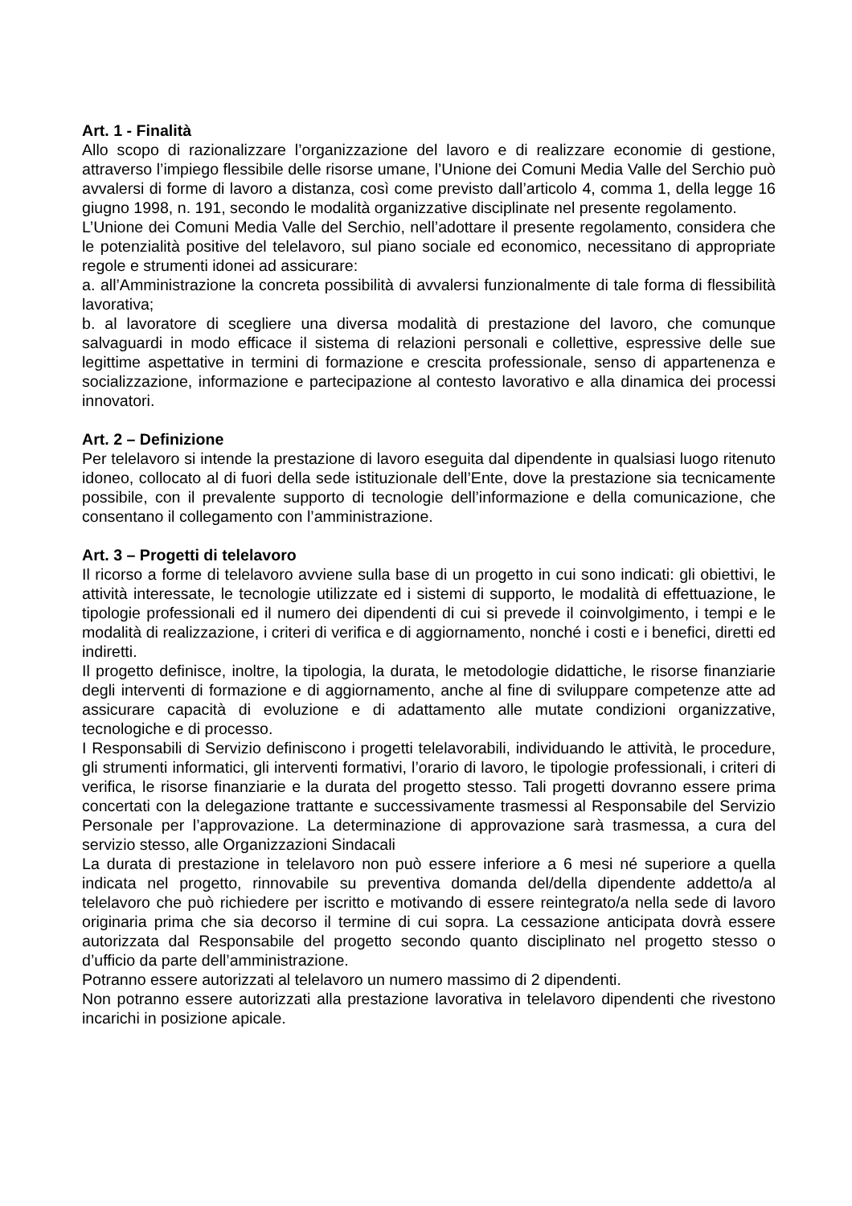Art. 1 - Finalità
Allo scopo di razionalizzare l’organizzazione del lavoro e di realizzare economie di gestione, attraverso l’impiego flessibile delle risorse umane, l’Unione dei Comuni Media Valle del Serchio può avvalersi di forme di lavoro a distanza, così come previsto dall’articolo 4, comma 1, della legge 16 giugno 1998, n. 191, secondo le modalità organizzative disciplinate nel presente regolamento.
L’Unione dei Comuni Media Valle del Serchio, nell’adottare il presente regolamento, considera che le potenzialità positive del telelavoro, sul piano sociale ed economico, necessitano di appropriate regole e strumenti idonei ad assicurare:
a. all’Amministrazione la concreta possibilità di avvalersi funzionalmente di tale forma di flessibilità lavorativa;
b. al lavoratore di scegliere una diversa modalità di prestazione del lavoro, che comunque salvaguardi in modo efficace il sistema di relazioni personali e collettive, espressive delle sue legittime aspettative in termini di formazione e crescita professionale, senso di appartenenza e socializzazione, informazione e partecipazione al contesto lavorativo e alla dinamica dei processi innovatori.
Art. 2 – Definizione
Per telelavoro si intende la prestazione di lavoro eseguita dal dipendente in qualsiasi luogo ritenuto idoneo, collocato al di fuori della sede istituzionale dell’Ente, dove la prestazione sia tecnicamente possibile, con il prevalente supporto di tecnologie dell’informazione e della comunicazione, che consentano il collegamento con l’amministrazione.
Art. 3 – Progetti di telelavoro
Il ricorso a forme di telelavoro avviene sulla base di un progetto in cui sono indicati: gli obiettivi, le attività interessate, le tecnologie utilizzate ed i sistemi di supporto, le modalità di effettuazione, le tipologie professionali ed il numero dei dipendenti di cui si prevede il coinvolgimento, i tempi e le modalità di realizzazione, i criteri di verifica e di aggiornamento, nonché i costi e i benefici, diretti ed indiretti.
Il progetto definisce, inoltre, la tipologia, la durata, le metodologie didattiche, le risorse finanziarie degli interventi di formazione e di aggiornamento, anche al fine di sviluppare competenze atte ad assicurare capacità di evoluzione e di adattamento alle mutate condizioni organizzative, tecnologiche e di processo.
I Responsabili di Servizio definiscono i progetti telelavorabili, individuando le attività, le procedure, gli strumenti informatici, gli interventi formativi, l’orario di lavoro, le tipologie professionali, i criteri di verifica, le risorse finanziarie e la durata del progetto stesso. Tali progetti dovranno essere prima concertati con la delegazione trattante e successivamente trasmessi al Responsabile del Servizio Personale per l’approvazione. La determinazione di approvazione sarà trasmessa, a cura del servizio stesso, alle Organizzazioni Sindacali
La durata di prestazione in telelavoro non può essere inferiore a 6 mesi né superiore a quella indicata nel progetto, rinnovabile su preventiva domanda del/della dipendente addetto/a al telelavoro che può richiedere per iscritto e motivando di essere reintegrato/a nella sede di lavoro originaria prima che sia decorso il termine di cui sopra. La cessazione anticipata dovrà essere autorizzata dal Responsabile del progetto secondo quanto disciplinato nel progetto stesso o d’ufficio da parte dell’amministrazione.
Potranno essere autorizzati al telelavoro un numero massimo di 2 dipendenti.
Non potranno essere autorizzati alla prestazione lavorativa in telelavoro dipendenti che rivestono incarichi in posizione apicale.